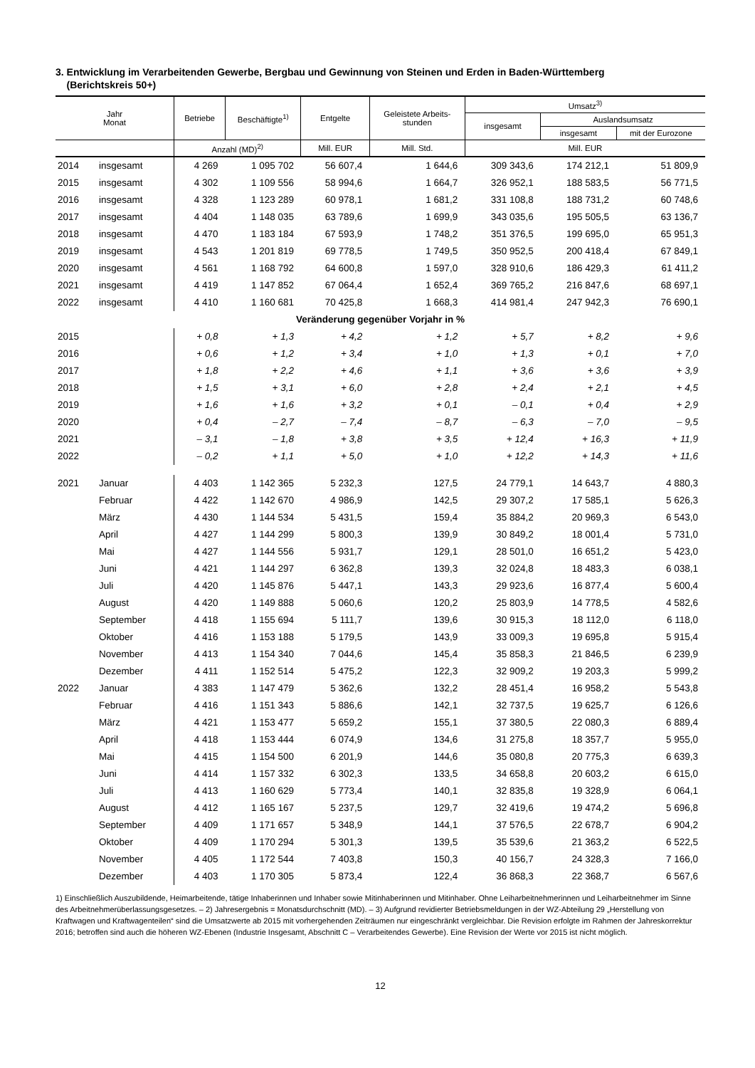3. Entwicklung im Verarbeitenden Gewerbe, Bergbau und Gewinnung von Steinen und Erden in Baden-Württemberg
(Berichtskreis 50+)
| Jahr Monat | | Betriebe | Beschäftigte<sup>1)</sup> | Entgelte | Geleistete Arbeits- stunden | Umsatz<sup>3)</sup> | | |
| --- | --- | --- | --- | --- | --- | --- | --- | --- |
| | | | | | | insgesamt | Auslandsumsatz | |
| | | | | | | | insgesamt | mit der Eurozone |
| | | Anzahl (MD)<sup>2)</sup> | | Mill. EUR | Mill. Std. | Mill. EUR | | |
| 2014 | insgesamt | 4 269 | 1 095 702 | 56 607,4 | 1 644,6 | 309 343,6 | 174 212,1 | 51 809,9 |
| 2015 | insgesamt | 4 302 | 1 109 556 | 58 994,6 | 1 664,7 | 326 952,1 | 188 583,5 | 56 771,5 |
| 2016 | insgesamt | 4 328 | 1 123 289 | 60 978,1 | 1 681,2 | 331 108,8 | 188 731,2 | 60 748,6 |
| 2017 | insgesamt | 4 404 | 1 148 035 | 63 789,6 | 1 699,9 | 343 035,6 | 195 505,5 | 63 136,7 |
| 2018 | insgesamt | 4 470 | 1 183 184 | 67 593,9 | 1 748,2 | 351 376,5 | 199 695,0 | 65 951,3 |
| 2019 | insgesamt | 4 543 | 1 201 819 | 69 778,5 | 1 749,5 | 350 952,5 | 200 418,4 | 67 849,1 |
| 2020 | insgesamt | 4 561 | 1 168 792 | 64 600,8 | 1 597,0 | 328 910,6 | 186 429,3 | 61 411,2 |
| 2021 | insgesamt | 4 419 | 1 147 852 | 67 064,4 | 1 652,4 | 369 765,2 | 216 847,6 | 68 697,1 |
| 2022 | insgesamt | 4 410 | 1 160 681 | 70 425,8 | 1 668,3 | 414 981,4 | 247 942,3 | 76 690,1 |
| Veränderung gegenüber Vorjahr in % | | | | | | | | |
| 2015 | | + 0,8 | + 1,3 | + 4,2 | + 1,2 | + 5,7 | + 8,2 | + 9,6 |
| 2016 | | + 0,6 | + 1,2 | + 3,4 | + 1,0 | + 1,3 | + 0,1 | + 7,0 |
| 2017 | | + 1,8 | + 2,2 | + 4,6 | + 1,1 | + 3,6 | + 3,6 | + 3,9 |
| 2018 | | + 1,5 | + 3,1 | + 6,0 | + 2,8 | + 2,4 | + 2,1 | + 4,5 |
| 2019 | | + 1,6 | + 1,6 | + 3,2 | + 0,1 | – 0,1 | + 0,4 | + 2,9 |
| 2020 | | + 0,4 | – 2,7 | – 7,4 | – 8,7 | – 6,3 | – 7,0 | – 9,5 |
| 2021 | | – 3,1 | – 1,8 | + 3,8 | + 3,5 | + 12,4 | + 16,3 | + 11,9 |
| 2022 | | – 0,2 | + 1,1 | + 5,0 | + 1,0 | + 12,2 | + 14,3 | + 11,6 |
| 2021 | Januar | 4 403 | 1 142 365 | 5 232,3 | 127,5 | 24 779,1 | 14 643,7 | 4 880,3 |
| | Februar | 4 422 | 1 142 670 | 4 986,9 | 142,5 | 29 307,2 | 17 585,1 | 5 626,3 |
| | März | 4 430 | 1 144 534 | 5 431,5 | 159,4 | 35 884,2 | 20 969,3 | 6 543,0 |
| | April | 4 427 | 1 144 299 | 5 800,3 | 139,9 | 30 849,2 | 18 001,4 | 5 731,0 |
| | Mai | 4 427 | 1 144 556 | 5 931,7 | 129,1 | 28 501,0 | 16 651,2 | 5 423,0 |
| | Juni | 4 421 | 1 144 297 | 6 362,8 | 139,3 | 32 024,8 | 18 483,3 | 6 038,1 |
| | Juli | 4 420 | 1 145 876 | 5 447,1 | 143,3 | 29 923,6 | 16 877,4 | 5 600,4 |
| | August | 4 420 | 1 149 888 | 5 060,6 | 120,2 | 25 803,9 | 14 778,5 | 4 582,6 |
| | September | 4 418 | 1 155 694 | 5 111,7 | 139,6 | 30 915,3 | 18 112,0 | 6 118,0 |
| | Oktober | 4 416 | 1 153 188 | 5 179,5 | 143,9 | 33 009,3 | 19 695,8 | 5 915,4 |
| | November | 4 413 | 1 154 340 | 7 044,6 | 145,4 | 35 858,3 | 21 846,5 | 6 239,9 |
| | Dezember | 4 411 | 1 152 514 | 5 475,2 | 122,3 | 32 909,2 | 19 203,3 | 5 999,2 |
| 2022 | Januar | 4 383 | 1 147 479 | 5 362,6 | 132,2 | 28 451,4 | 16 958,2 | 5 543,8 |
| | Februar | 4 416 | 1 151 343 | 5 886,6 | 142,1 | 32 737,5 | 19 625,7 | 6 126,6 |
| | März | 4 421 | 1 153 477 | 5 659,2 | 155,1 | 37 380,5 | 22 080,3 | 6 889,4 |
| | April | 4 418 | 1 153 444 | 6 074,9 | 134,6 | 31 275,8 | 18 357,7 | 5 955,0 |
| | Mai | 4 415 | 1 154 500 | 6 201,9 | 144,6 | 35 080,8 | 20 775,3 | 6 639,3 |
| | Juni | 4 414 | 1 157 332 | 6 302,3 | 133,5 | 34 658,8 | 20 603,2 | 6 615,0 |
| | Juli | 4 413 | 1 160 629 | 5 773,4 | 140,1 | 32 835,8 | 19 328,9 | 6 064,1 |
| | August | 4 412 | 1 165 167 | 5 237,5 | 129,7 | 32 419,6 | 19 474,2 | 5 696,8 |
| | September | 4 409 | 1 171 657 | 5 348,9 | 144,1 | 37 576,5 | 22 678,7 | 6 904,2 |
| | Oktober | 4 409 | 1 170 294 | 5 301,3 | 139,5 | 35 539,6 | 21 363,2 | 6 522,5 |
| | November | 4 405 | 1 172 544 | 7 403,8 | 150,3 | 40 156,7 | 24 328,3 | 7 166,0 |
| | Dezember | 4 403 | 1 170 305 | 5 873,4 | 122,4 | 36 868,3 | 22 368,7 | 6 567,6 |
1) Einschließlich Auszubildende, Heimarbeitende, tätige Inhaberinnen und Inhaber sowie Mitinhaberinnen und Mitinhaber. Ohne Leiharbeitnehmerinnen und Leiharbeitnehmer im Sinne des Arbeitnehmerüberlassungsgesetzes. – 2) Jahresergebnis = Monatsdurchschnitt (MD). – 3) Aufgrund revidierter Betriebsmeldungen in der WZ-Abteilung 29 „Herstellung von Kraftwagen und Kraftwagenteilen“ sind die Umsatzwerte ab 2015 mit vorhergehenden Zeiträumen nur eingeschränkt vergleichbar. Die Revision erfolgte im Rahmen der Jahreskorrektur 2016; betroffen sind auch die höheren WZ-Ebenen (Industrie Insgesamt, Abschnitt C – Verarbeitendes Gewerbe). Eine Revision der Werte vor 2015 ist nicht möglich.
12